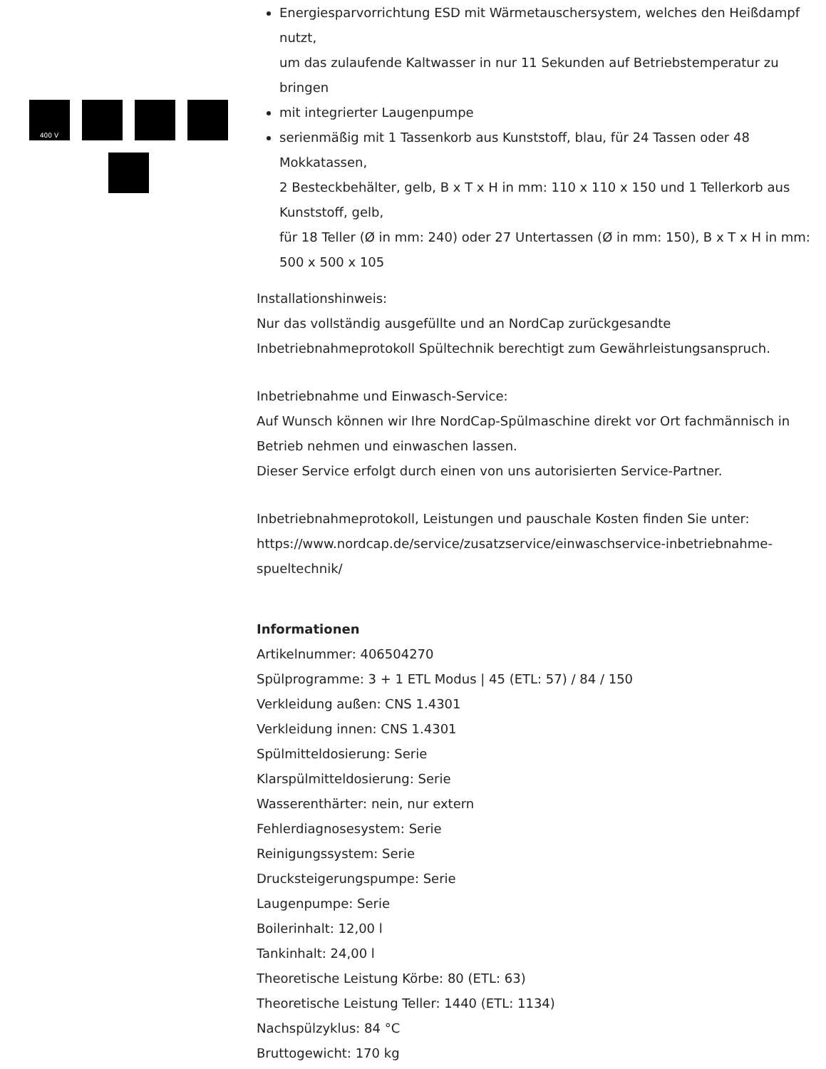400 V
Energiesparvorrichtung ESD mit Wärmetauschersystem, welches den Heißdampf nutzt,
um das zulaufende Kaltwasser in nur 11 Sekunden auf Betriebstemperatur zu bringen
mit integrierter Laugenpumpe
serienmäßig mit 1 Tassenkorb aus Kunststoff, blau, für 24 Tassen oder 48 Mokkatassen,
2 Besteckbehälter, gelb, B x T x H in mm: 110 x 110 x 150 und 1 Tellerkorb aus Kunststoff, gelb,
für 18 Teller (Ø in mm: 240) oder 27 Untertassen (Ø in mm: 150), B x T x H in mm: 500 x 500 x 105
Installationshinweis:
Nur das vollständig ausgefüllte und an NordCap zurückgesandte Inbetriebnahmeprotokoll Spültechnik berechtigt zum Gewährleistungsanspruch.
Inbetriebnahme und Einwasch-Service:
Auf Wunsch können wir Ihre NordCap-Spülmaschine direkt vor Ort fachmännisch in Betrieb nehmen und einwaschen lassen.
Dieser Service erfolgt durch einen von uns autorisierten Service-Partner.
Inbetriebnahmeprotokoll, Leistungen und pauschale Kosten finden Sie unter:
https://www.nordcap.de/service/zusatzservice/einwaschservice-inbetriebnahme-spueltechnik/
Informationen
Artikelnummer: 406504270
Spülprogramme: 3 + 1 ETL Modus | 45 (ETL: 57) / 84 / 150
Verkleidung außen: CNS 1.4301
Verkleidung innen: CNS 1.4301
Spülmitteldosierung: Serie
Klarspülmitteldosierung: Serie
Wasserenthärter: nein, nur extern
Fehlerdiagnosesystem: Serie
Reinigungssystem: Serie
Drucksteigerungspumpe: Serie
Laugenpumpe: Serie
Boilerinhalt: 12,00 l
Tankinhalt: 24,00 l
Theoretische Leistung Körbe: 80 (ETL: 63)
Theoretische Leistung Teller: 1440 (ETL: 1134)
Nachspülzyklus: 84 °C
Bruttogewicht: 170 kg